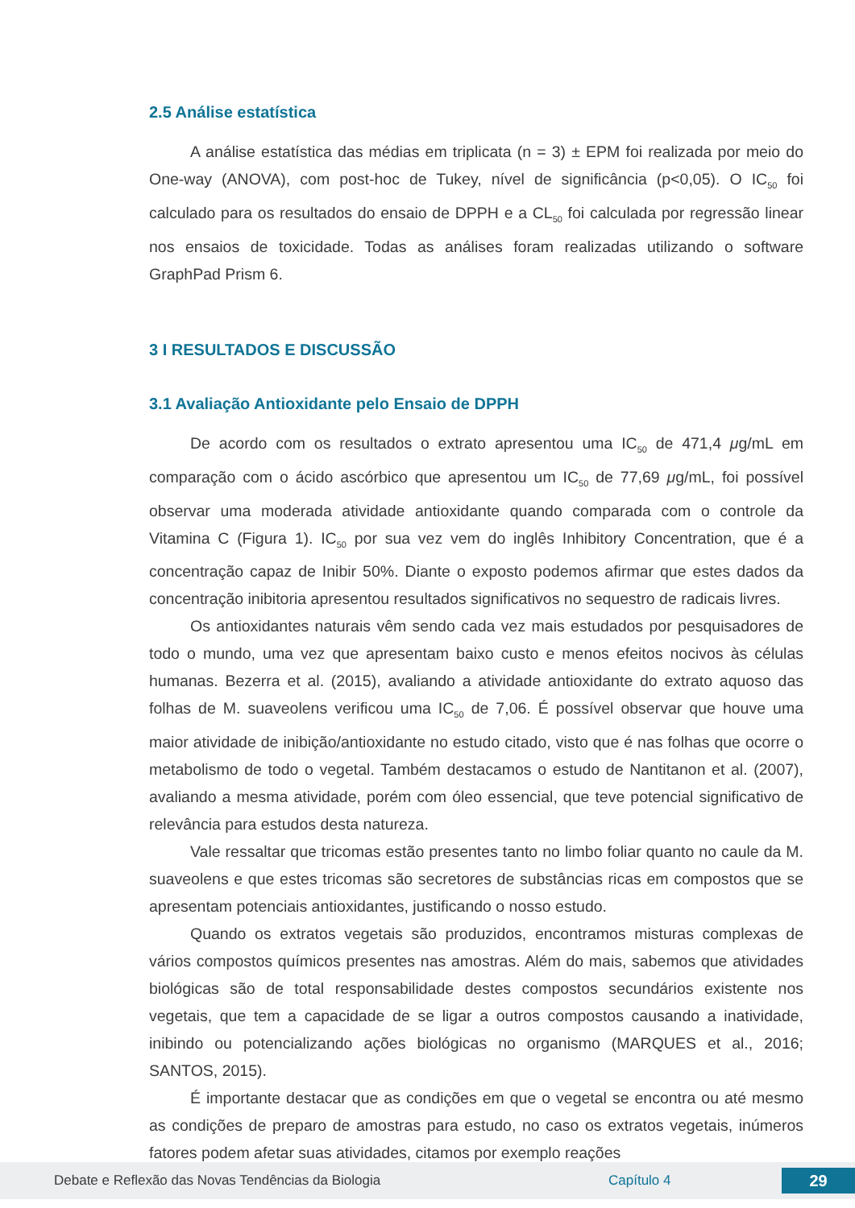2.5 Análise estatística
A análise estatística das médias em triplicata (n = 3) ± EPM foi realizada por meio do One-way (ANOVA), com post-hoc de Tukey, nível de significância (p<0,05). O IC<sub>50</sub> foi calculado para os resultados do ensaio de DPPH e a CL<sub>50</sub> foi calculada por regressão linear nos ensaios de toxicidade. Todas as análises foram realizadas utilizando o software GraphPad Prism 6.
3 I RESULTADOS E DISCUSSÃO
3.1 Avaliação Antioxidante pelo Ensaio de DPPH
De acordo com os resultados o extrato apresentou uma IC<sub>50</sub> de 471,4 μg/mL em comparação com o ácido ascórbico que apresentou um IC<sub>50</sub> de 77,69 μg/mL, foi possível observar uma moderada atividade antioxidante quando comparada com o controle da Vitamina C (Figura 1). IC<sub>50</sub> por sua vez vem do inglês Inhibitory Concentration, que é a concentração capaz de Inibir 50%. Diante o exposto podemos afirmar que estes dados da concentração inibitoria apresentou resultados significativos no sequestro de radicais livres.
Os antioxidantes naturais vêm sendo cada vez mais estudados por pesquisadores de todo o mundo, uma vez que apresentam baixo custo e menos efeitos nocivos às células humanas. Bezerra et al. (2015), avaliando a atividade antioxidante do extrato aquoso das folhas de M. suaveolens verificou uma IC<sub>50</sub> de 7,06. É possível observar que houve uma maior atividade de inibição/antioxidante no estudo citado, visto que é nas folhas que ocorre o metabolismo de todo o vegetal. Também destacamos o estudo de Nantitanon et al. (2007), avaliando a mesma atividade, porém com óleo essencial, que teve potencial significativo de relevância para estudos desta natureza.
Vale ressaltar que tricomas estão presentes tanto no limbo foliar quanto no caule da M. suaveolens e que estes tricomas são secretores de substâncias ricas em compostos que se apresentam potenciais antioxidantes, justificando o nosso estudo.
Quando os extratos vegetais são produzidos, encontramos misturas complexas de vários compostos químicos presentes nas amostras. Além do mais, sabemos que atividades biológicas são de total responsabilidade destes compostos secundários existente nos vegetais, que tem a capacidade de se ligar a outros compostos causando a inatividade, inibindo ou potencializando ações biológicas no organismo (MARQUES et al., 2016; SANTOS, 2015).
É importante destacar que as condições em que o vegetal se encontra ou até mesmo as condições de preparo de amostras para estudo, no caso os extratos vegetais, inúmeros fatores podem afetar suas atividades, citamos por exemplo reações
Debate e Reflexão das Novas Tendências da Biologia Capítulo 4 29